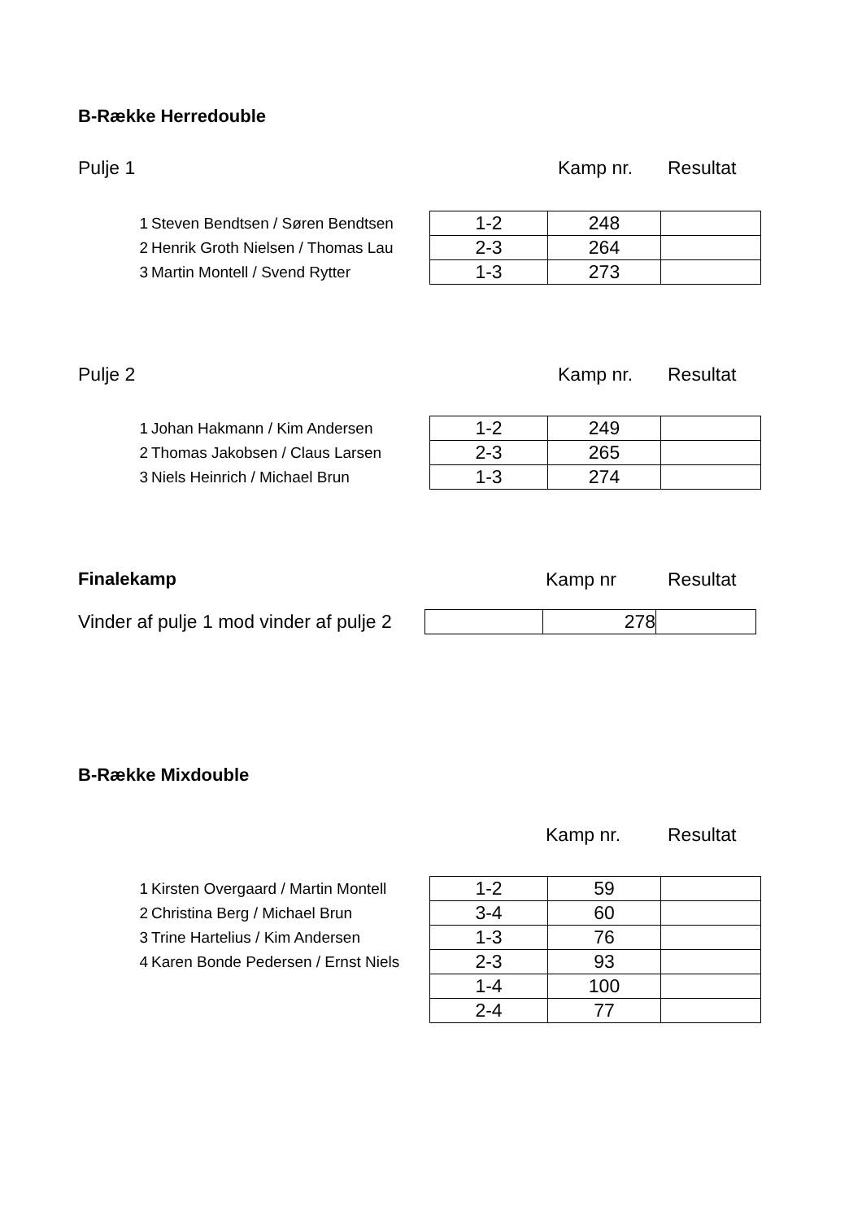B-Række Herredouble
Pulje 1 Kamp nr. Resultat
| 1 | Steven Bendtsen / Søren Bendtsen | 1-2 | 248 | |
| 2 | Henrik Groth Nielsen / Thomas Lau | 2-3 | 264 | |
| 3 | Martin Montell / Svend Rytter | 1-3 | 273 | |
Pulje 2 Kamp nr. Resultat
| 1 | Johan Hakmann / Kim Andersen | 1-2 | 249 | |
| 2 | Thomas Jakobsen / Claus Larsen | 2-3 | 265 | |
| 3 | Niels Heinrich / Michael Brun | 1-3 | 274 | |
Finalekamp Kamp nr Resultat
| Vinder af pulje 1 mod vinder af pulje 2 | | 278 | |
B-Række Mixdouble
Kamp nr. Resultat
| 1 | Kirsten Overgaard / Martin Montell | 1-2 | 59 | |
| 2 | Christina Berg / Michael Brun | 3-4 | 60 | |
| 3 | Trine Hartelius / Kim Andersen | 1-3 | 76 | |
| 4 | Karen Bonde Pedersen / Ernst Niels | 2-3 | 93 | |
| | | 1-4 | 100 | |
| | | 2-4 | 77 | |